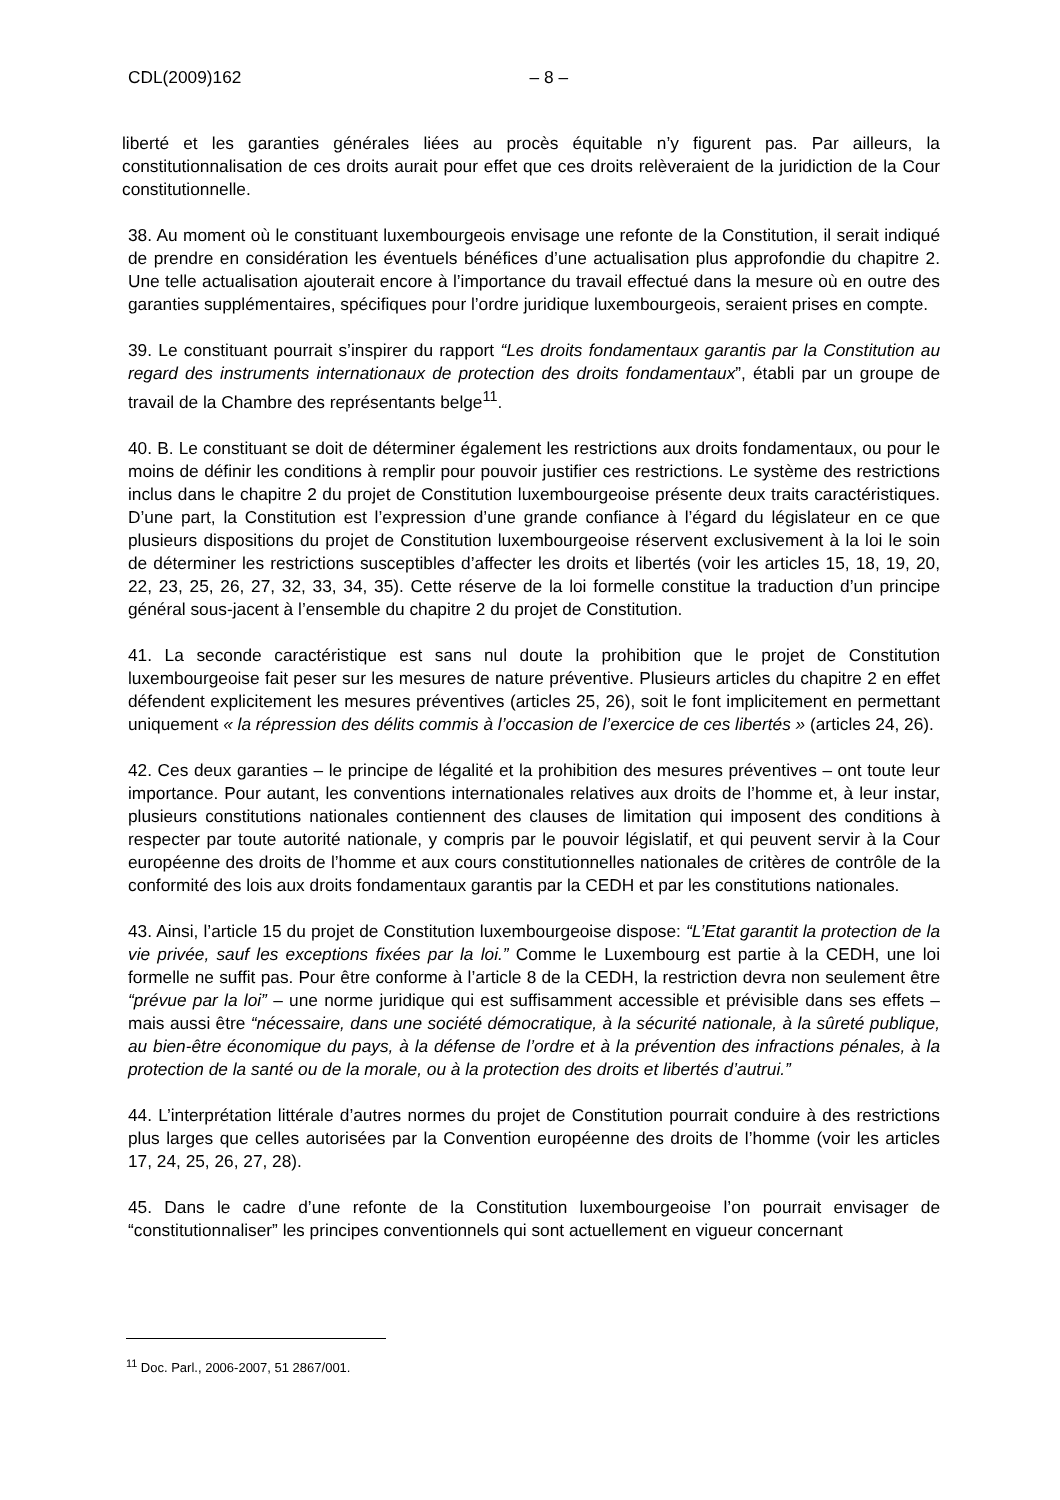CDL(2009)162 – 8 –
liberté et les garanties générales liées au procès équitable n’y figurent pas. Par ailleurs, la constitutionnalisation de ces droits aurait pour effet que ces droits relèveraient de la juridiction de la Cour constitutionnelle.
38. Au moment où le constituant luxembourgeois envisage une refonte de la Constitution, il serait indiqué de prendre en considération les éventuels bénéfices d’une actualisation plus approfondie du chapitre 2. Une telle actualisation ajouterait encore à l’importance du travail effectué dans la mesure où en outre des garanties supplémentaires, spécifiques pour l’ordre juridique luxembourgeois, seraient prises en compte.
39. Le constituant pourrait s’inspirer du rapport “Les droits fondamentaux garantis par la Constitution au regard des instruments internationaux de protection des droits fondamentaux”, établi par un groupe de travail de la Chambre des représentants belge<sup>11</sup>.
40. B. Le constituant se doit de déterminer également les restrictions aux droits fondamentaux, ou pour le moins de définir les conditions à remplir pour pouvoir justifier ces restrictions. Le système des restrictions inclus dans le chapitre 2 du projet de Constitution luxembourgeoise présente deux traits caractéristiques. D’une part, la Constitution est l’expression d’une grande confiance à l’égard du législateur en ce que plusieurs dispositions du projet de Constitution luxembourgeoise réservent exclusivement à la loi le soin de déterminer les restrictions susceptibles d’affecter les droits et libertés (voir les articles 15, 18, 19, 20, 22, 23, 25, 26, 27, 32, 33, 34, 35). Cette réserve de la loi formelle constitue la traduction d’un principe général sous-jacent à l’ensemble du chapitre 2 du projet de Constitution.
41. La seconde caractéristique est sans nul doute la prohibition que le projet de Constitution luxembourgeoise fait peser sur les mesures de nature préventive. Plusieurs articles du chapitre 2 en effet défendent explicitement les mesures préventives (articles 25, 26), soit le font implicitement en permettant uniquement « la répression des délits commis à l’occasion de l’exercice de ces libertés » (articles 24, 26).
42. Ces deux garanties – le principe de légalité et la prohibition des mesures préventives – ont toute leur importance. Pour autant, les conventions internationales relatives aux droits de l’homme et, à leur instar, plusieurs constitutions nationales contiennent des clauses de limitation qui imposent des conditions à respecter par toute autorité nationale, y compris par le pouvoir législatif, et qui peuvent servir à la Cour européenne des droits de l’homme et aux cours constitutionnelles nationales de critères de contrôle de la conformité des lois aux droits fondamentaux garantis par la CEDH et par les constitutions nationales.
43. Ainsi, l’article 15 du projet de Constitution luxembourgeoise dispose: “L’Etat garantit la protection de la vie privée, sauf les exceptions fixées par la loi.” Comme le Luxembourg est partie à la CEDH, une loi formelle ne suffit pas. Pour être conforme à l’article 8 de la CEDH, la restriction devra non seulement être “prévue par la loi” – une norme juridique qui est suffisamment accessible et prévisible dans ses effets – mais aussi être “nécessaire, dans une société démocratique, à la sécurité nationale, à la sûreté publique, au bien-être économique du pays, à la défense de l’ordre et à la prévention des infractions pénales, à la protection de la santé ou de la morale, ou à la protection des droits et libertés d’autrui.”
44. L’interprétation littérale d’autres normes du projet de Constitution pourrait conduire à des restrictions plus larges que celles autorisées par la Convention européenne des droits de l’homme (voir les articles 17, 24, 25, 26, 27, 28).
45. Dans le cadre d’une refonte de la Constitution luxembourgeoise l’on pourrait envisager de “constitutionnaliser” les principes conventionnels qui sont actuellement en vigueur concernant
<sup>11</sup> Doc. Parl., 2006-2007, 51 2867/001.